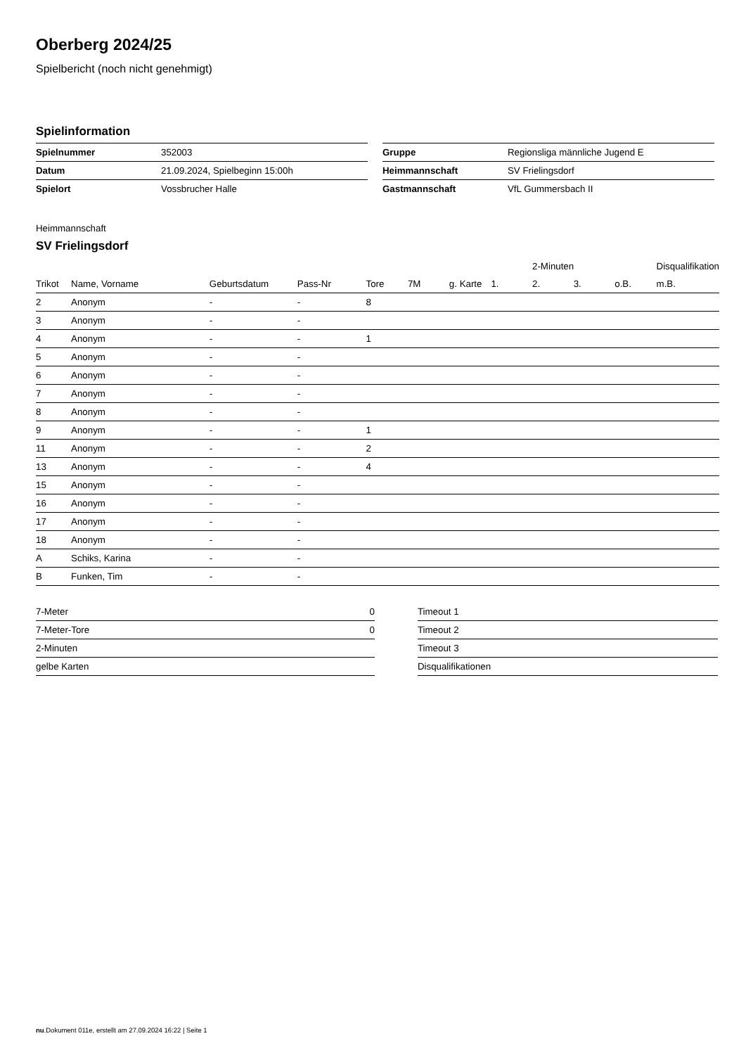Oberberg 2024/25
Spielbericht (noch nicht genehmigt)
Spielinformation
| Spielnummer | 352003 |
| Datum | 21.09.2024, Spielbeginn 15:00h |
| Spielort | Vossbrucher Halle |
| Gruppe | Regionsliga männliche Jugend E |
| Heimmannschaft | SV Frielingsdorf |
| Gastmannschaft | VfL Gummersbach II |
Heimmannschaft
SV Frielingsdorf
| | | | | | | | | 2-Minuten | | | Disqualifikation |
| --- | --- | --- | --- | --- | --- | --- | --- | --- | --- | --- | --- |
| Trikot | Name, Vorname | Geburtsdatum | Pass-Nr | Tore | 7M | g. Karte | 1. | 2. | 3. | o.B. | m.B. |
| 2 | Anonym | - | - | 8 | | | | | | | |
| 3 | Anonym | - | - | | | | | | | | |
| 4 | Anonym | - | - | 1 | | | | | | | |
| 5 | Anonym | - | - | | | | | | | | |
| 6 | Anonym | - | - | | | | | | | | |
| 7 | Anonym | - | - | | | | | | | | |
| 8 | Anonym | - | - | | | | | | | | |
| 9 | Anonym | - | - | 1 | | | | | | | |
| 11 | Anonym | - | - | 2 | | | | | | | |
| 13 | Anonym | - | - | 4 | | | | | | | |
| 15 | Anonym | - | - | | | | | | | | |
| 16 | Anonym | - | - | | | | | | | | |
| 17 | Anonym | - | - | | | | | | | | |
| 18 | Anonym | - | - | | | | | | | | |
| A | Schiks, Karina | - | - | | | | | | | | |
| B | Funken, Tim | - | - | | | | | | | | |
| 7-Meter | 0 |
| 7-Meter-Tore | 0 |
| 2-Minuten | |
| gelbe Karten | |
| Timeout 1 |
| Timeout 2 |
| Timeout 3 |
| Disqualifikationen |
nu.Dokument 011e, erstellt am 27.09.2024 16:22 | Seite 1